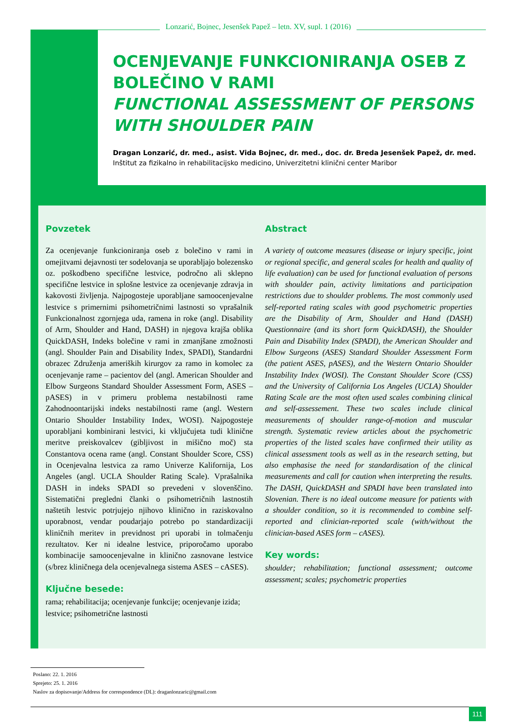Lonzarić, Bojnec, Jesenšek Papež – letn. XV, supl. 1 (2016)
OCENJEVANJE FUNKCIONIRANJA OSEB Z BOLEČINO V RAMI
FUNCTIONAL ASSESSMENT OF PERSONS WITH SHOULDER PAIN
Dragan Lonzarić, dr. med., asist. Vida Bojnec, dr. med., doc. dr. Breda Jesenšek Papež, dr. med.
Inštitut za fizikalno in rehabilitacijsko medicino, Univerzitetni klinični center Maribor
Povzetek
Za ocenjevanje funkcioniranja oseb z bolečino v rami in omejitvami dejavnosti ter sodelovanja se uporabljajo bolezensko oz. poškodbeno specifične lestvice, področno ali sklepno specifične lestvice in splošne lestvice za ocenjevanje zdravja in kakovosti življenja. Najpogosteje uporabljane samoocenjevalne lestvice s primernimi psihometričnimi lastnosti so vprašalnik Funkcionalnost zgornjega uda, ramena in roke (angl. Disability of Arm, Shoulder and Hand, DASH) in njegova krajša oblika QuickDASH, Indeks bolečine v rami in zmanjšane zmožnosti (angl. Shoulder Pain and Disability Index, SPADI), Standardni obrazec Združenja ameriških kirurgov za ramo in komolec za ocenjevanje rame – pacientov del (angl. American Shoulder and Elbow Surgeons Standard Shoulder Assessment Form, ASES – pASES) in v primeru problema nestabilnosti rame Zahodnoontarijski indeks nestabilnosti rame (angl. Western Ontario Shoulder Instability Index, WOSI). Najpogosteje uporabljani kombinirani lestvici, ki vključujeta tudi klinične meritve preiskovalcev (gibljivost in mišično moč) sta Constantova ocena rame (angl. Constant Shoulder Score, CSS) in Ocenjevalna lestvica za ramo Univerze Kalifornija, Los Angeles (angl. UCLA Shoulder Rating Scale). Vprašalnika DASH in indeks SPADI so prevedeni v slovenščino. Sistematični pregledni članki o psihometričnih lastnostih naštetih lestvic potrjujejo njihovo klinično in raziskovalno uporabnost, vendar poudarjajo potrebo po standardizaciji kliničnih meritev in previdnost pri uporabi in tolmačenju rezultatov. Ker ni idealne lestvice, priporočamo uporabo kombinacije samoocenjevalne in klinično zasnovane lestvice (s/brez kliničnega dela ocenjevalnega sistema ASES – cASES).
Ključne besede:
rama; rehabilitacija; ocenjevanje funkcije; ocenjevanje izida; lestvice; psihometrične lastnosti
Abstract
A variety of outcome measures (disease or injury specific, joint or regional specific, and general scales for health and quality of life evaluation) can be used for functional evaluation of persons with shoulder pain, activity limitations and participation restrictions due to shoulder problems. The most commonly used self-reported rating scales with good psychometric properties are the Disability of Arm, Shoulder and Hand (DASH) Questionnaire (and its short form QuickDASH), the Shoulder Pain and Disability Index (SPADI), the American Shoulder and Elbow Surgeons (ASES) Standard Shoulder Assessment Form (the patient ASES, pASES), and the Western Ontario Shoulder Instability Index (WOSI). The Constant Shoulder Score (CSS) and the University of California Los Angeles (UCLA) Shoulder Rating Scale are the most often used scales combining clinical and self-assessement. These two scales include clinical measurements of shoulder range-of-motion and muscular strength. Systematic review articles about the psychometric properties of the listed scales have confirmed their utility as clinical assessment tools as well as in the research setting, but also emphasise the need for standardisation of the clinical measurements and call for caution when interpreting the results. The DASH, QuickDASH and SPADI have been translated into Slovenian. There is no ideal outcome measure for patients with a shoulder condition, so it is recommended to combine self-reported and clinician-reported scale (with/without the clinician-based ASES form – cASES).
Key words:
shoulder; rehabilitation; functional assessment; outcome assessment; scales; psychometric properties
Poslano: 22. 1. 2016
Sprejeto: 25. 1. 2016
Naslov za dopisovanje/Address for correspondence (DL): draganlonzaric@gmail.com
111